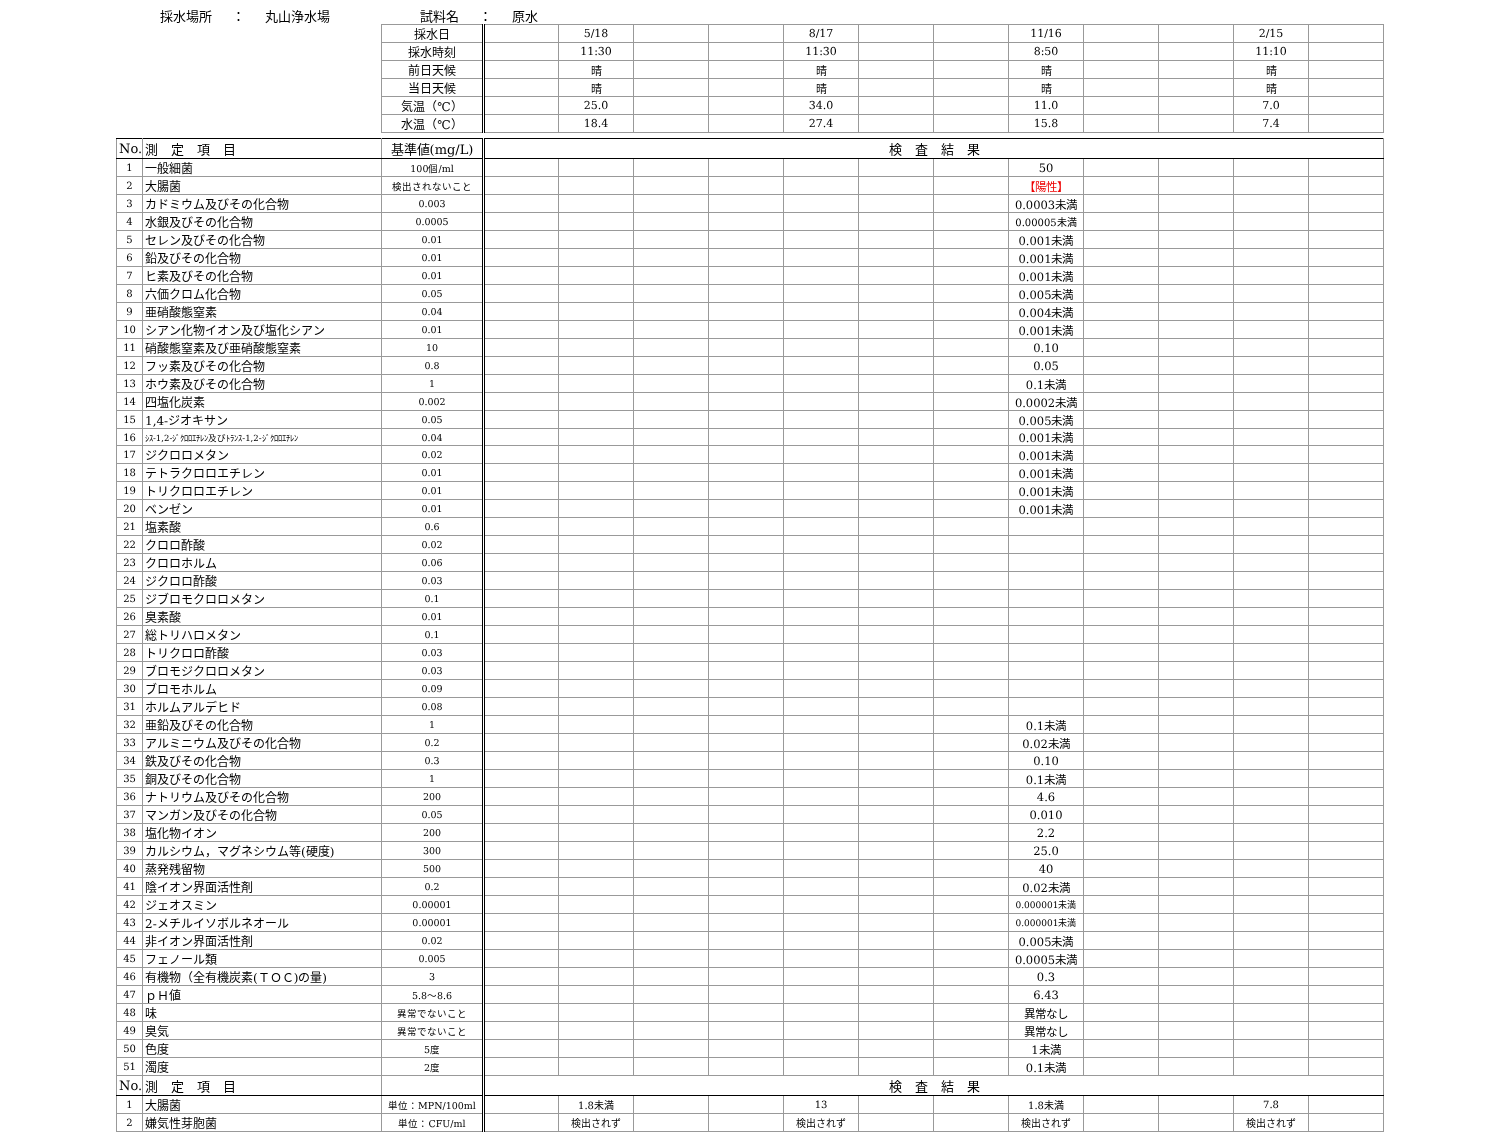採水場所 ： 丸山浄水場 試料名 ： 原水
| | | 採水日 | | 5/18 | | | 8/17 | | | 11/16 | | | 2/15 | |
| | | 採水時刻 | | 11:30 | | | 11:30 | | | 8:50 | | | 11:10 | |
| | | 前日天候 | | 晴 | | | 晴 | | | 晴 | | | 晴 | |
| | | 当日天候 | | 晴 | | | 晴 | | | 晴 | | | 晴 | |
| | | 気温（℃） | | 25.0 | | | 34.0 | | | 11.0 | | | 7.0 | |
| | | 水温（℃） | | 18.4 | | | 27.4 | | | 15.8 | | | 7.4 | |
| No. | 測 定 項 目 | 基準値(mg/L) | 検 査 結 果 | | | | | | | | | | | |
| 1 | 一般細菌 | 100個/ml | | | | | | | | 50 | | | | |
| 2 | 大腸菌 | 検出されないこと | | | | | | | | 【陽性】 | | | | |
| 3 | カドミウム及びその化合物 | 0.003 | | | | | | | | 0.0003未満 | | | | |
| 4 | 水銀及びその化合物 | 0.0005 | | | | | | | | 0.00005未満 | | | | |
| 5 | セレン及びその化合物 | 0.01 | | | | | | | | 0.001未満 | | | | |
| 6 | 鉛及びその化合物 | 0.01 | | | | | | | | 0.001未満 | | | | |
| 7 | ヒ素及びその化合物 | 0.01 | | | | | | | | 0.001未満 | | | | |
| 8 | 六価クロム化合物 | 0.05 | | | | | | | | 0.005未満 | | | | |
| 9 | 亜硝酸態窒素 | 0.04 | | | | | | | | 0.004未満 | | | | |
| 10 | シアン化物イオン及び塩化シアン | 0.01 | | | | | | | | 0.001未満 | | | | |
| 11 | 硝酸態窒素及び亜硝酸態窒素 | 10 | | | | | | | | 0.10 | | | | |
| 12 | フッ素及びその化合物 | 0.8 | | | | | | | | 0.05 | | | | |
| 13 | ホウ素及びその化合物 | 1 | | | | | | | | 0.1未満 | | | | |
| 14 | 四塩化炭素 | 0.002 | | | | | | | | 0.0002未満 | | | | |
| 15 | 1,4-ジオキサン | 0.05 | | | | | | | | 0.005未満 | | | | |
| 16 | ｼｽ-1,2-ｼﾞｸﾛﾛｴﾁﾚﾝ及びﾄﾗﾝｽ-1,2-ｼﾞｸﾛﾛｴﾁﾚﾝ | 0.04 | | | | | | | | 0.001未満 | | | | |
| 17 | ジクロロメタン | 0.02 | | | | | | | | 0.001未満 | | | | |
| 18 | テトラクロロエチレン | 0.01 | | | | | | | | 0.001未満 | | | | |
| 19 | トリクロロエチレン | 0.01 | | | | | | | | 0.001未満 | | | | |
| 20 | ベンゼン | 0.01 | | | | | | | | 0.001未満 | | | | |
| 21 | 塩素酸 | 0.6 | | | | | | | | | | | | |
| 22 | クロロ酢酸 | 0.02 | | | | | | | | | | | | |
| 23 | クロロホルム | 0.06 | | | | | | | | | | | | |
| 24 | ジクロロ酢酸 | 0.03 | | | | | | | | | | | | |
| 25 | ジブロモクロロメタン | 0.1 | | | | | | | | | | | | |
| 26 | 臭素酸 | 0.01 | | | | | | | | | | | | |
| 27 | 総トリハロメタン | 0.1 | | | | | | | | | | | | |
| 28 | トリクロロ酢酸 | 0.03 | | | | | | | | | | | | |
| 29 | ブロモジクロロメタン | 0.03 | | | | | | | | | | | | |
| 30 | ブロモホルム | 0.09 | | | | | | | | | | | | |
| 31 | ホルムアルデヒド | 0.08 | | | | | | | | | | | | |
| 32 | 亜鉛及びその化合物 | 1 | | | | | | | | 0.1未満 | | | | |
| 33 | アルミニウム及びその化合物 | 0.2 | | | | | | | | 0.02未満 | | | | |
| 34 | 鉄及びその化合物 | 0.3 | | | | | | | | 0.10 | | | | |
| 35 | 銅及びその化合物 | 1 | | | | | | | | 0.1未満 | | | | |
| 36 | ナトリウム及びその化合物 | 200 | | | | | | | | 4.6 | | | | |
| 37 | マンガン及びその化合物 | 0.05 | | | | | | | | 0.010 | | | | |
| 38 | 塩化物イオン | 200 | | | | | | | | 2.2 | | | | |
| 39 | カルシウム，マグネシウム等(硬度) | 300 | | | | | | | | 25.0 | | | | |
| 40 | 蒸発残留物 | 500 | | | | | | | | 40 | | | | |
| 41 | 陰イオン界面活性剤 | 0.2 | | | | | | | | 0.02未満 | | | | |
| 42 | ジェオスミン | 0.00001 | | | | | | | | 0.000001未満 | | | | |
| 43 | 2-メチルイソボルネオール | 0.00001 | | | | | | | | 0.000001未満 | | | | |
| 44 | 非イオン界面活性剤 | 0.02 | | | | | | | | 0.005未満 | | | | |
| 45 | フェノール類 | 0.005 | | | | | | | | 0.0005未満 | | | | |
| 46 | 有機物（全有機炭素(ＴＯＣ)の量) | 3 | | | | | | | | 0.3 | | | | |
| 47 | ｐＨ値 | 5.8～8.6 | | | | | | | | 6.43 | | | | |
| 48 | 味 | 異常でないこと | | | | | | | | 異常なし | | | | |
| 49 | 臭気 | 異常でないこと | | | | | | | | 異常なし | | | | |
| 50 | 色度 | 5度 | | | | | | | | 1未満 | | | | |
| 51 | 濁度 | 2度 | | | | | | | | 0.1未満 | | | | |
| No. | 測 定 項 目 | | 検 査 結 果 | | | | | | | | | | | |
| 1 | 大腸菌 | 単位：MPN/100ml | | 1.8未満 | | | 13 | | | 1.8未満 | | | 7.8 | |
| 2 | 嫌気性芽胞菌 | 単位：CFU/ml | | 検出されず | | | 検出されず | | | 検出されず | | | 検出されず | |